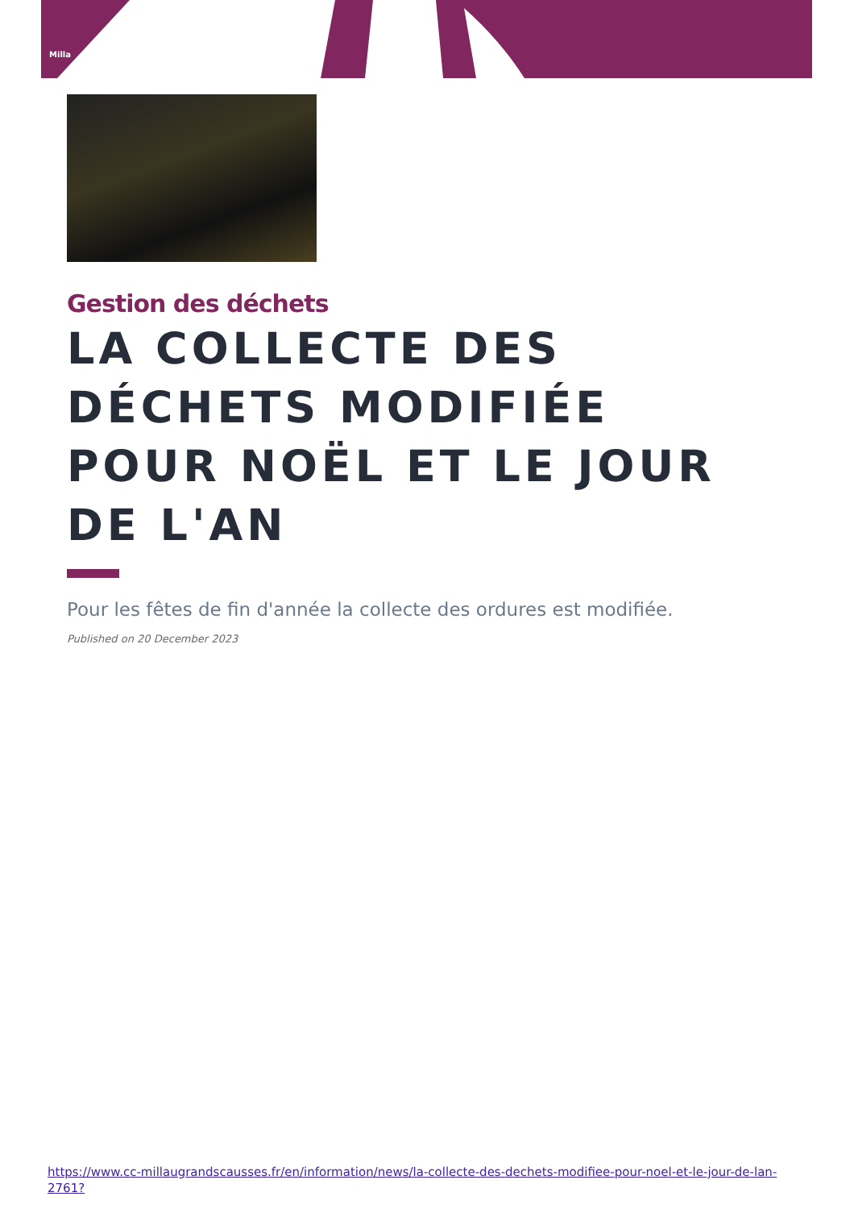Milla
Gestion des déchets
LA COLLECTE DES DÉCHETS MODIFIÉE POUR NOËL ET LE JOUR DE L'AN
Pour les fêtes de fin d'année la collecte des ordures est modifiée.
Published on 20 December 2023
https://www.cc-millaugrandscausses.fr/en/information/news/la-collecte-des-dechets-modifiee-pour-noel-et-le-jour-de-lan-2761?